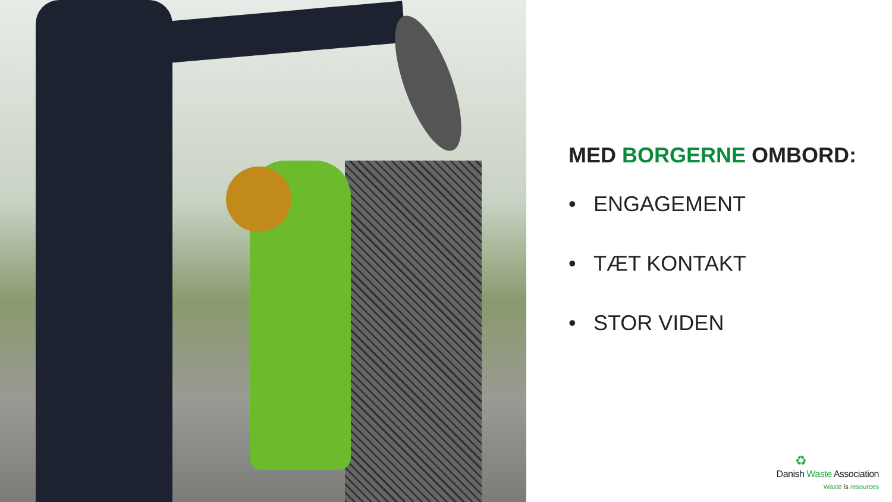MED BORGERNE OMBORD:
• ENGAGEMENT
• TÆT KONTAKT
• STOR VIDEN
♻
Danish Waste Association
Waste is resources